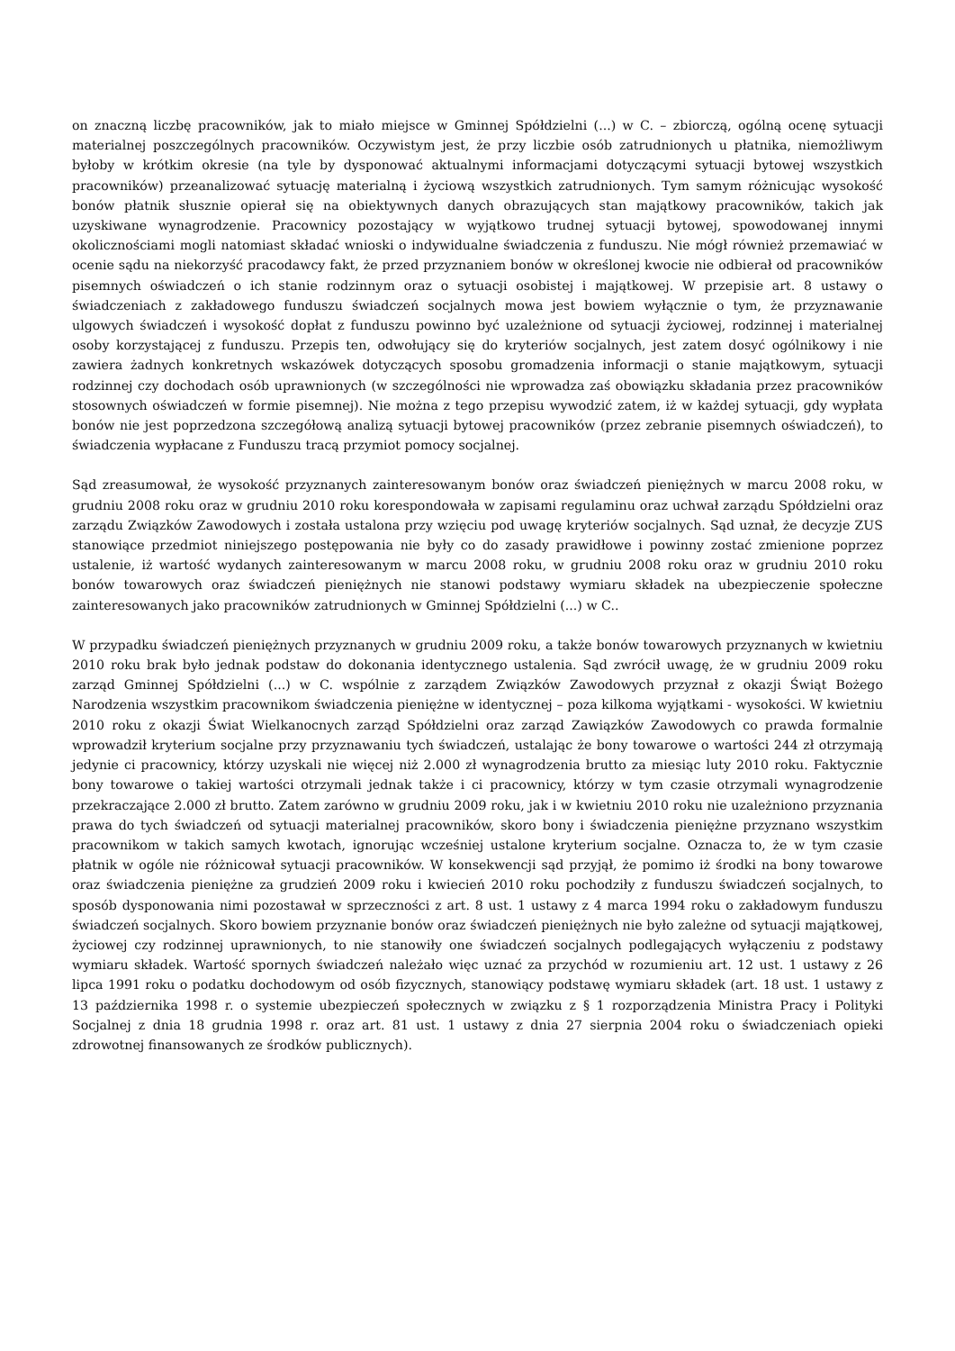on znaczną liczbę pracowników, jak to miało miejsce w Gminnej Spółdzielni (...) w C. – zbiorczą, ogólną ocenę sytuacji materialnej poszczególnych pracowników. Oczywistym jest, że przy liczbie osób zatrudnionych u płatnika, niemożliwym byłoby w krótkim okresie (na tyle by dysponować aktualnymi informacjami dotyczącymi sytuacji bytowej wszystkich pracowników) przeanalizować sytuację materialną i życiową wszystkich zatrudnionych. Tym samym różnicując wysokość bonów płatnik słusznie opierał się na obiektywnych danych obrazujących stan majątkowy pracowników, takich jak uzyskiwane wynagrodzenie. Pracownicy pozostający w wyjątkowo trudnej sytuacji bytowej, spowodowanej innymi okolicznościami mogli natomiast składać wnioski o indywidualne świadczenia z funduszu. Nie mógł również przemawiać w ocenie sądu na niekorzyść pracodawcy fakt, że przed przyznaniem bonów w określonej kwocie nie odbierał od pracowników pisemnych oświadczeń o ich stanie rodzinnym oraz o sytuacji osobistej i majątkowej. W przepisie art. 8 ustawy o świadczeniach z zakładowego funduszu świadczeń socjalnych mowa jest bowiem wyłącznie o tym, że przyznawanie ulgowych świadczeń i wysokość dopłat z funduszu powinno być uzależnione od sytuacji życiowej, rodzinnej i materialnej osoby korzystającej z funduszu. Przepis ten, odwołujący się do kryteriów socjalnych, jest zatem dosyć ogólnikowy i nie zawiera żadnych konkretnych wskazówek dotyczących sposobu gromadzenia informacji o stanie majątkowym, sytuacji rodzinnej czy dochodach osób uprawnionych (w szczególności nie wprowadza zaś obowiązku składania przez pracowników stosownych oświadczeń w formie pisemnej). Nie można z tego przepisu wywodzić zatem, iż w każdej sytuacji, gdy wypłata bonów nie jest poprzedzona szczegółową analizą sytuacji bytowej pracowników (przez zebranie pisemnych oświadczeń), to świadczenia wypłacane z Funduszu tracą przymiot pomocy socjalnej.
Sąd zreasumował, że wysokość przyznanych zainteresowanym bonów oraz świadczeń pieniężnych w marcu 2008 roku, w grudniu 2008 roku oraz w grudniu 2010 roku korespondowała w zapisami regulaminu oraz uchwał zarządu Spółdzielni oraz zarządu Związków Zawodowych i została ustalona przy wzięciu pod uwagę kryteriów socjalnych. Sąd uznał, że decyzje ZUS stanowiące przedmiot niniejszego postępowania nie były co do zasady prawidłowe i powinny zostać zmienione poprzez ustalenie, iż wartość wydanych zainteresowanym w marcu 2008 roku, w grudniu 2008 roku oraz w grudniu 2010 roku bonów towarowych oraz świadczeń pieniężnych nie stanowi podstawy wymiaru składek na ubezpieczenie społeczne zainteresowanych jako pracowników zatrudnionych w Gminnej Spółdzielni (...) w C..
W przypadku świadczeń pieniężnych przyznanych w grudniu 2009 roku, a także bonów towarowych przyznanych w kwietniu 2010 roku brak było jednak podstaw do dokonania identycznego ustalenia. Sąd zwrócił uwagę, że w grudniu 2009 roku zarząd Gminnej Spółdzielni (...) w C. wspólnie z zarządem Związków Zawodowych przyznał z okazji Świąt Bożego Narodzenia wszystkim pracownikom świadczenia pieniężne w identycznej – poza kilkoma wyjątkami - wysokości. W kwietniu 2010 roku z okazji Świat Wielkanocnych zarząd Spółdzielni oraz zarząd Zawiązków Zawodowych co prawda formalnie wprowadził kryterium socjalne przy przyznawaniu tych świadczeń, ustalając że bony towarowe o wartości 244 zł otrzymają jedynie ci pracownicy, którzy uzyskali nie więcej niż 2.000 zł wynagrodzenia brutto za miesiąc luty 2010 roku. Faktycznie bony towarowe o takiej wartości otrzymali jednak także i ci pracownicy, którzy w tym czasie otrzymali wynagrodzenie przekraczające 2.000 zł brutto. Zatem zarówno w grudniu 2009 roku, jak i w kwietniu 2010 roku nie uzależniono przyznania prawa do tych świadczeń od sytuacji materialnej pracowników, skoro bony i świadczenia pieniężne przyznano wszystkim pracownikom w takich samych kwotach, ignorując wcześniej ustalone kryterium socjalne. Oznacza to, że w tym czasie płatnik w ogóle nie różnicował sytuacji pracowników. W konsekwencji sąd przyjął, że pomimo iż środki na bony towarowe oraz świadczenia pieniężne za grudzień 2009 roku i kwiecień 2010 roku pochodziły z funduszu świadczeń socjalnych, to sposób dysponowania nimi pozostawał w sprzeczności z art. 8 ust. 1 ustawy z 4 marca 1994 roku o zakładowym funduszu świadczeń socjalnych. Skoro bowiem przyznanie bonów oraz świadczeń pieniężnych nie było zależne od sytuacji majątkowej, życiowej czy rodzinnej uprawnionych, to nie stanowiły one świadczeń socjalnych podlegających wyłączeniu z podstawy wymiaru składek. Wartość spornych świadczeń należało więc uznać za przychód w rozumieniu art. 12 ust. 1 ustawy z 26 lipca 1991 roku o podatku dochodowym od osób fizycznych, stanowiący podstawę wymiaru składek (art. 18 ust. 1 ustawy z 13 października 1998 r. o systemie ubezpieczeń społecznych w związku z § 1 rozporządzenia Ministra Pracy i Polityki Socjalnej z dnia 18 grudnia 1998 r. oraz art. 81 ust. 1 ustawy z dnia 27 sierpnia 2004 roku o świadczeniach opieki zdrowotnej finansowanych ze środków publicznych).